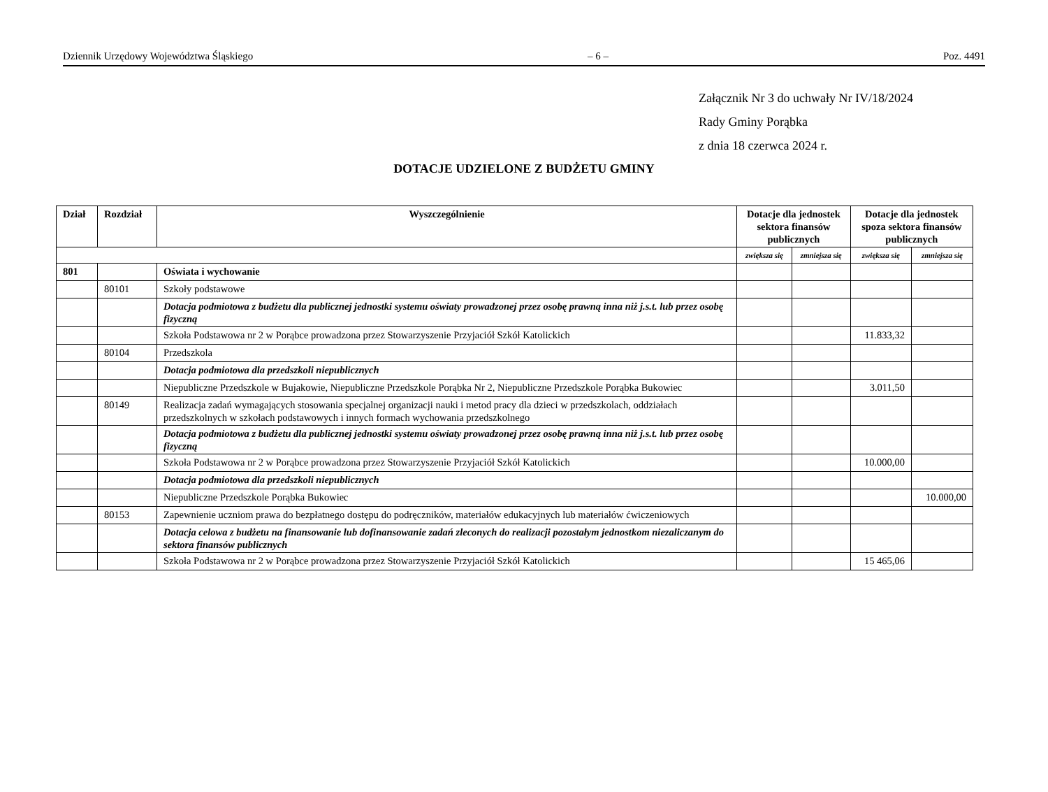Dziennik Urzędowy Województwa Śląskiego – 6 – Poz. 4491
Załącznik Nr 3 do uchwały Nr IV/18/2024
Rady Gminy Porąbka
z dnia 18 czerwca 2024 r.
DOTACJE UDZIELONE Z BUDŻETU GMINY
| Dział | Rozdział | Wyszczególnienie | Dotacje dla jednostek sektora finansów publicznych | | Dotacje dla jednostek spoza sektora finansów publicznych | |
| --- | --- | --- | --- | --- | --- | --- |
| | | | zwiększa się | zmniejsza się | zwiększa się | zmniejsza się |
| 801 | | Oświata i wychowanie | | | | |
| | 80101 | Szkoły podstawowe | | | | |
| | | Dotacja podmiotowa z budżetu dla publicznej jednostki systemu oświaty prowadzonej przez osobę prawną inna niż j.s.t. lub przez osobę fizyczną | | | | |
| | | Szkoła Podstawowa nr 2 w Porąbce prowadzona przez Stowarzyszenie Przyjaciół Szkół Katolickich | | | 11.833,32 | |
| | 80104 | Przedszkola | | | | |
| | | Dotacja podmiotowa dla przedszkoli niepublicznych | | | | |
| | | Niepubliczne Przedszkole w Bujakowie, Niepubliczne Przedszkole Porąbka Nr 2, Niepubliczne Przedszkole Porąbka Bukowiec | | | 3.011,50 | |
| | 80149 | Realizacja zadań wymagających stosowania specjalnej organizacji nauki i metod pracy dla dzieci w przedszkolach, oddziałach przedszkolnych w szkołach podstawowych i innych formach wychowania przedszkolnego | | | | |
| | | Dotacja podmiotowa z budżetu dla publicznej jednostki systemu oświaty prowadzonej przez osobę prawną inna niż j.s.t. lub przez osobę fizyczną | | | | |
| | | Szkoła Podstawowa nr 2 w Porąbce prowadzona przez Stowarzyszenie Przyjaciół Szkół Katolickich | | | 10.000,00 | |
| | | Dotacja podmiotowa dla przedszkoli niepublicznych | | | | |
| | | Niepubliczne Przedszkole Porąbka Bukowiec | | | | 10.000,00 |
| | 80153 | Zapewnienie uczniom prawa do bezpłatnego dostępu do podręczników, materiałów edukacyjnych lub materiałów ćwiczeniowych | | | | |
| | | Dotacja celowa z budżetu na finansowanie lub dofinansowanie zadań zleconych do realizacji pozostałym jednostkom niezaliczanym do sektora finansów publicznych | | | | |
| | | Szkoła Podstawowa nr 2 w Porąbce prowadzona przez Stowarzyszenie Przyjaciół Szkół Katolickich | | | 15 465,06 | |